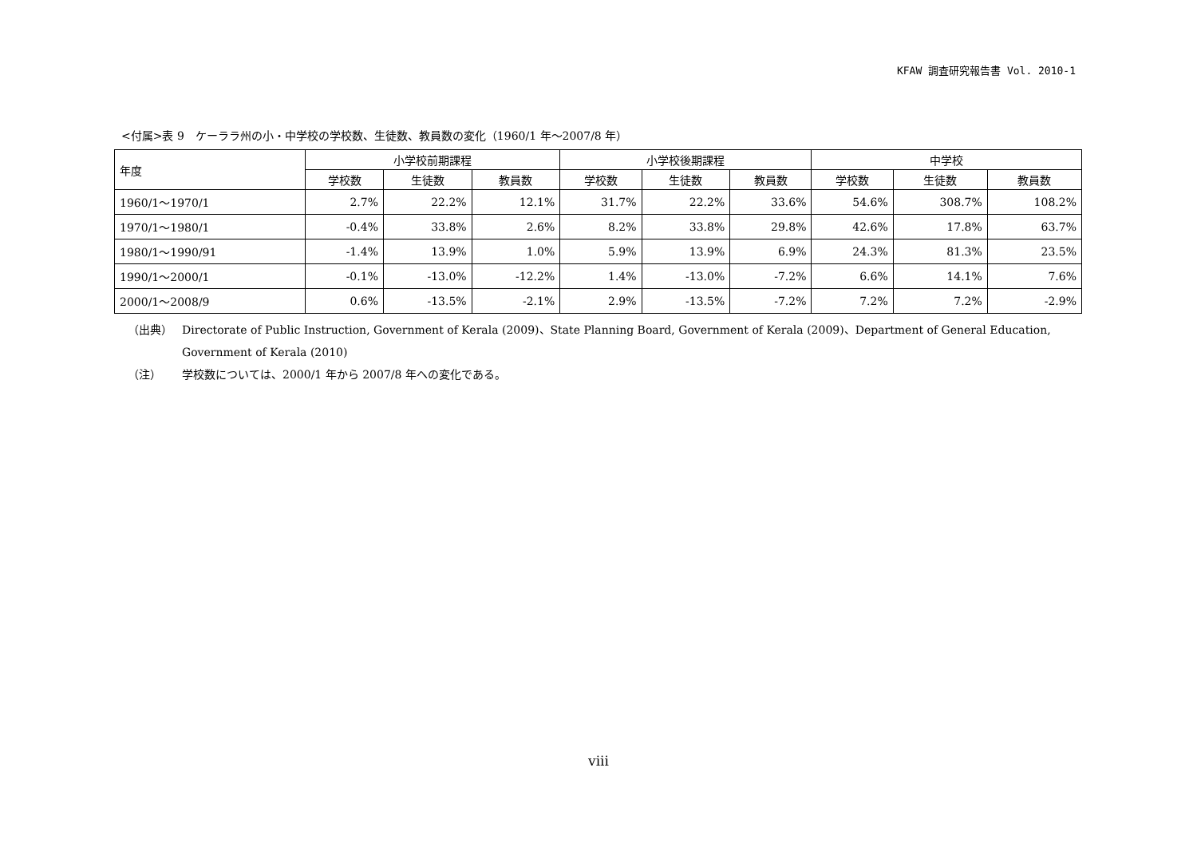KFAW 調査研究報告書 Vol. 2010-1
<付属>表 9　ケーララ州の小・中学校の学校数、生徒数、教員数の変化（1960/1 年～2007/8 年）
| 年度 | 小学校前期課程 | | | 小学校後期課程 | | | 中学校 | | |
| --- | --- | --- | --- | --- | --- | --- | --- | --- | --- |
| | 学校数 | 生徒数 | 教員数 | 学校数 | 生徒数 | 教員数 | 学校数 | 生徒数 | 教員数 |
| 1960/1～1970/1 | 2.7% | 22.2% | 12.1% | 31.7% | 22.2% | 33.6% | 54.6% | 308.7% | 108.2% |
| 1970/1～1980/1 | -0.4% | 33.8% | 2.6% | 8.2% | 33.8% | 29.8% | 42.6% | 17.8% | 63.7% |
| 1980/1～1990/91 | -1.4% | 13.9% | 1.0% | 5.9% | 13.9% | 6.9% | 24.3% | 81.3% | 23.5% |
| 1990/1～2000/1 | -0.1% | -13.0% | -12.2% | 1.4% | -13.0% | -7.2% | 6.6% | 14.1% | 7.6% |
| 2000/1～2008/9 | 0.6% | -13.5% | -2.1% | 2.9% | -13.5% | -7.2% | 7.2% | 7.2% | -2.9% |
（出典） Directorate of Public Instruction, Government of Kerala (2009)、State Planning Board, Government of Kerala (2009)、Department of General Education,
Government of Kerala (2010)
（注） 学校数については、2000/1 年から 2007/8 年への変化である。
viii